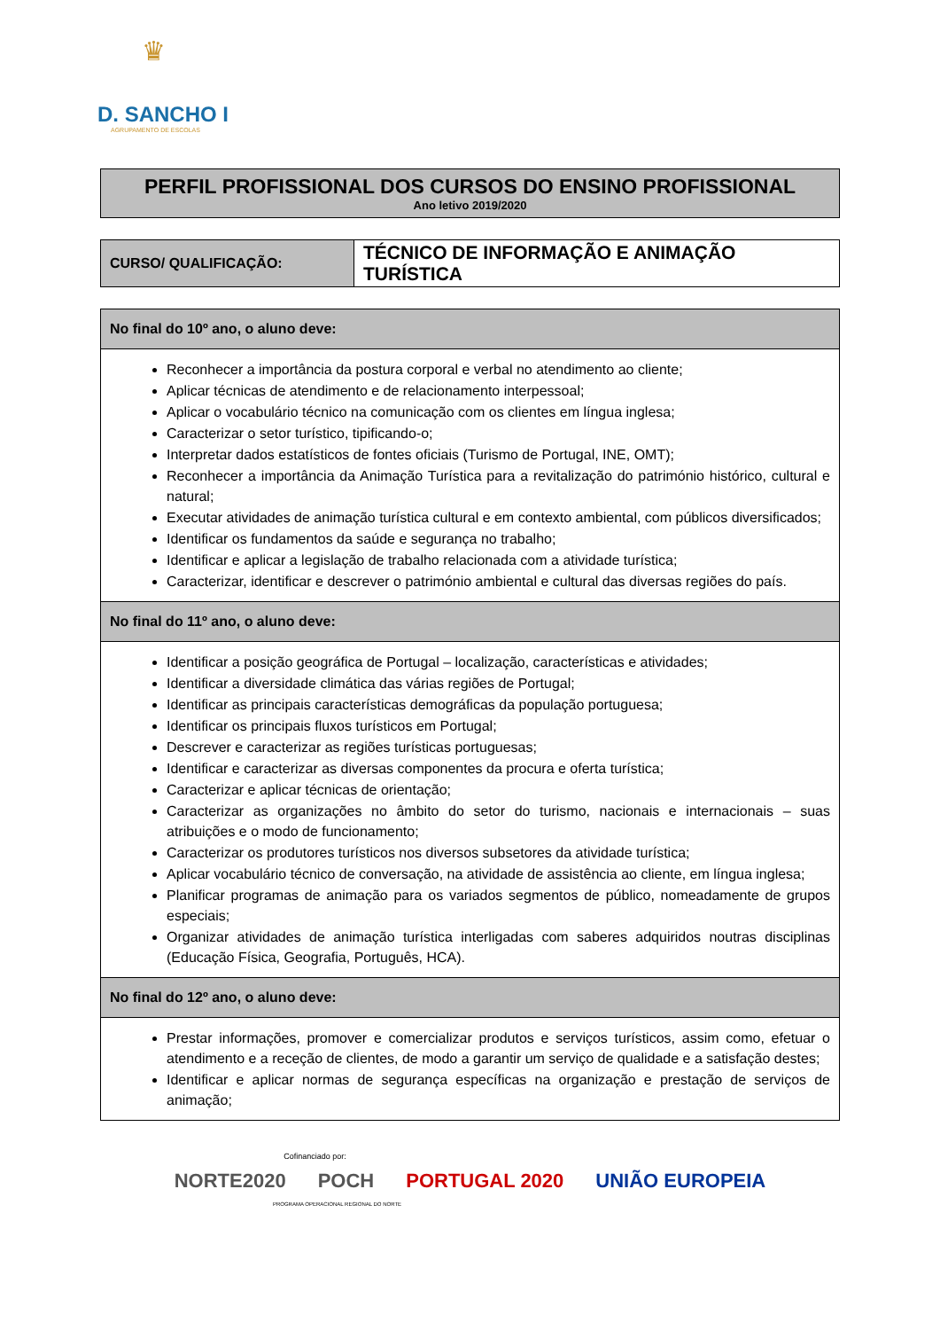♛
D. SANCHO I
AGRUPAMENTO DE ESCOLAS
PERFIL PROFISSIONAL DOS CURSOS DO ENSINO PROFISSIONAL
Ano letivo 2019/2020
| CURSO/ QUALIFICAÇÃO: | TÉCNICO DE INFORMAÇÃO E ANIMAÇÃO TURÍSTICA |
No final do 10º ano, o aluno deve:
Reconhecer a importância da postura corporal e verbal no atendimento ao cliente;
Aplicar técnicas de atendimento e de relacionamento interpessoal;
Aplicar o vocabulário técnico na comunicação com os clientes em língua inglesa;
Caracterizar o setor turístico, tipificando-o;
Interpretar dados estatísticos de fontes oficiais (Turismo de Portugal, INE, OMT);
Reconhecer a importância da Animação Turística para a revitalização do património histórico, cultural e natural;
Executar atividades de animação turística cultural e em contexto ambiental, com públicos diversificados;
Identificar os fundamentos da saúde e segurança no trabalho;
Identificar e aplicar a legislação de trabalho relacionada com a atividade turística;
Caracterizar, identificar e descrever o património ambiental e cultural das diversas regiões do país.
No final do 11º ano, o aluno deve:
Identificar a posição geográfica de Portugal – localização, características e atividades;
Identificar a diversidade climática das várias regiões de Portugal;
Identificar as principais características demográficas da população portuguesa;
Identificar os principais fluxos turísticos em Portugal;
Descrever e caracterizar as regiões turísticas portuguesas;
Identificar e caracterizar as diversas componentes da procura e oferta turística;
Caracterizar e aplicar técnicas de orientação;
Caracterizar as organizações no âmbito do setor do turismo, nacionais e internacionais – suas atribuições e o modo de funcionamento;
Caracterizar os produtores turísticos nos diversos subsetores da atividade turística;
Aplicar vocabulário técnico de conversação, na atividade de assistência ao cliente, em língua inglesa;
Planificar programas de animação para os variados segmentos de público, nomeadamente de grupos especiais;
Organizar atividades de animação turística interligadas com saberes adquiridos noutras disciplinas (Educação Física, Geografia, Português, HCA).
No final do 12º ano, o aluno deve:
Prestar informações, promover e comercializar produtos e serviços turísticos, assim como, efetuar o atendimento e a receção de clientes, de modo a garantir um serviço de qualidade e a satisfação destes;
Identificar e aplicar normas de segurança específicas na organização e prestação de serviços de animação;
Cofinanciado por:
NORTE2020 POCH PORTUGAL 2020 UNIÃO EUROPEIA
PROGRAMA OPERACIONAL REGIONAL DO NORTE